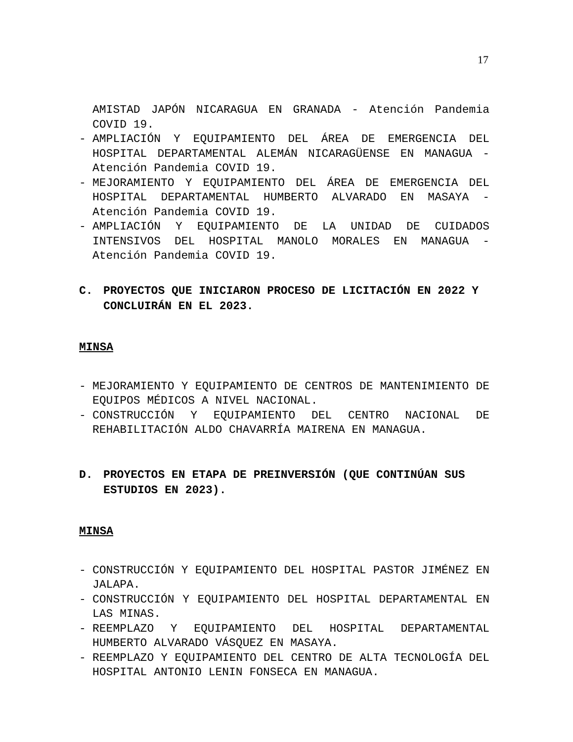17
AMISTAD JAPÓN NICARAGUA EN GRANADA - Atención Pandemia COVID 19.
- AMPLIACIÓN Y EQUIPAMIENTO DEL ÁREA DE EMERGENCIA DEL HOSPITAL DEPARTAMENTAL ALEMÁN NICARAGÜENSE EN MANAGUA - Atención Pandemia COVID 19.
- MEJORAMIENTO Y EQUIPAMIENTO DEL ÁREA DE EMERGENCIA DEL HOSPITAL DEPARTAMENTAL HUMBERTO ALVARADO EN MASAYA - Atención Pandemia COVID 19.
- AMPLIACIÓN Y EQUIPAMIENTO DE LA UNIDAD DE CUIDADOS INTENSIVOS DEL HOSPITAL MANOLO MORALES EN MANAGUA - Atención Pandemia COVID 19.
C. PROYECTOS QUE INICIARON PROCESO DE LICITACIÓN EN 2022 Y CONCLUIRÁN EN EL 2023.
MINSA
- MEJORAMIENTO Y EQUIPAMIENTO DE CENTROS DE MANTENIMIENTO DE EQUIPOS MÉDICOS A NIVEL NACIONAL.
- CONSTRUCCIÓN Y EQUIPAMIENTO DEL CENTRO NACIONAL DE REHABILITACIÓN ALDO CHAVARRÍA MAIRENA EN MANAGUA.
D. PROYECTOS EN ETAPA DE PREINVERSIÓN (QUE CONTINÚAN SUS ESTUDIOS EN 2023).
MINSA
- CONSTRUCCIÓN Y EQUIPAMIENTO DEL HOSPITAL PASTOR JIMÉNEZ EN JALAPA.
- CONSTRUCCIÓN Y EQUIPAMIENTO DEL HOSPITAL DEPARTAMENTAL EN LAS MINAS.
- REEMPLAZO Y EQUIPAMIENTO DEL HOSPITAL DEPARTAMENTAL HUMBERTO ALVARADO VÁSQUEZ EN MASAYA.
- REEMPLAZO Y EQUIPAMIENTO DEL CENTRO DE ALTA TECNOLOGÍA DEL HOSPITAL ANTONIO LENIN FONSECA EN MANAGUA.